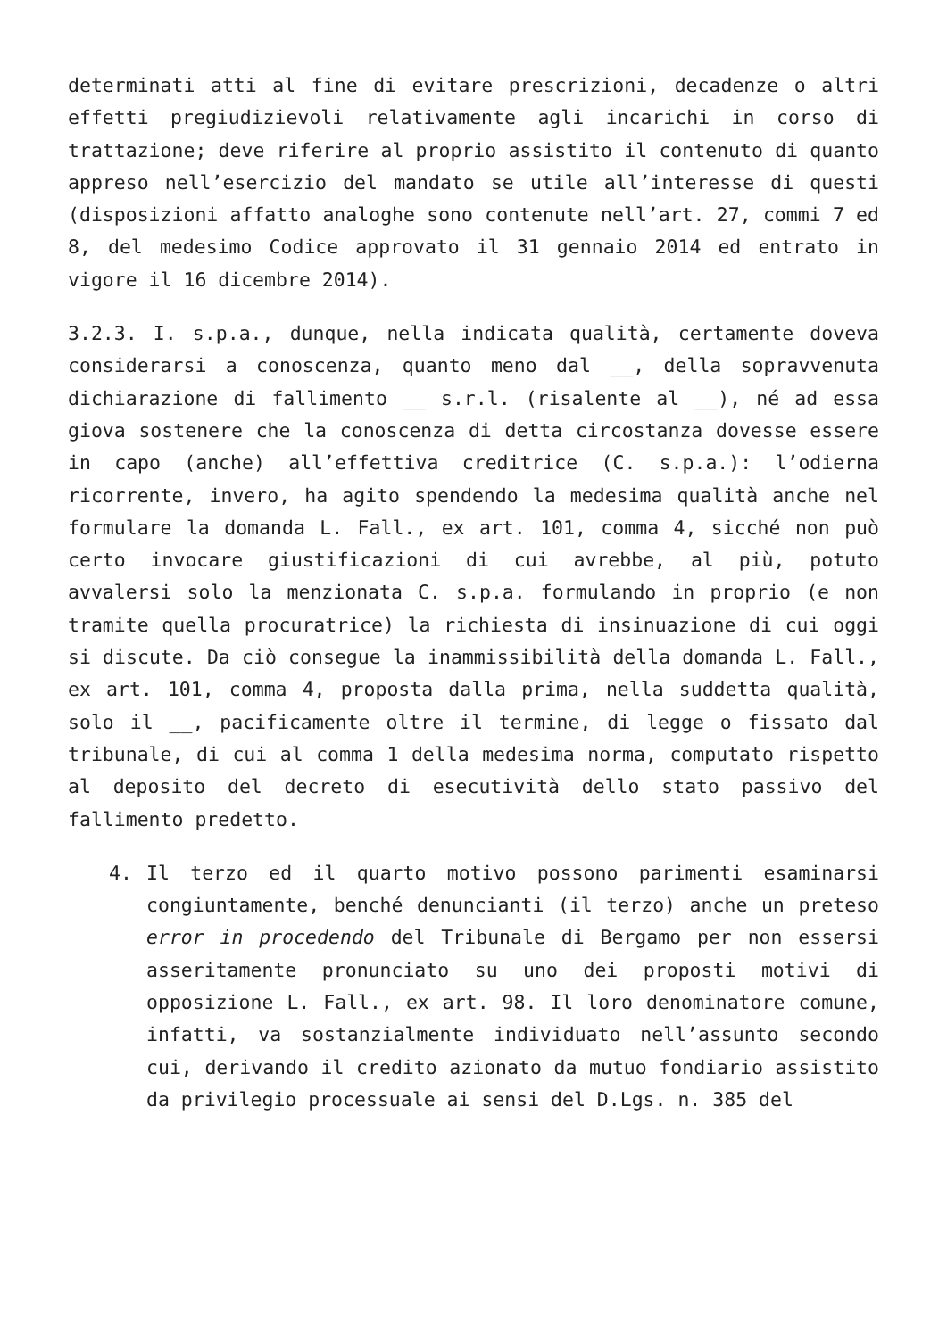determinati atti al fine di evitare prescrizioni, decadenze o altri effetti pregiudizievoli relativamente agli incarichi in corso di trattazione; deve riferire al proprio assistito il contenuto di quanto appreso nell’esercizio del mandato se utile all’interesse di questi (disposizioni affatto analoghe sono contenute nell’art. 27, commi 7 ed 8, del medesimo Codice approvato il 31 gennaio 2014 ed entrato in vigore il 16 dicembre 2014).
3.2.3. I. s.p.a., dunque, nella indicata qualità, certamente doveva considerarsi a conoscenza, quanto meno dal __, della sopravvenuta dichiarazione di fallimento __ s.r.l. (risalente al __), né ad essa giova sostenere che la conoscenza di detta circostanza dovesse essere in capo (anche) all’effettiva creditrice (C. s.p.a.): l’odierna ricorrente, invero, ha agito spendendo la medesima qualità anche nel formulare la domanda L. Fall., ex art. 101, comma 4, sicché non può certo invocare giustificazioni di cui avrebbe, al più, potuto avvalersi solo la menzionata C. s.p.a. formulando in proprio (e non tramite quella procuratrice) la richiesta di insinuazione di cui oggi si discute. Da ciò consegue la inammissibilità della domanda L. Fall., ex art. 101, comma 4, proposta dalla prima, nella suddetta qualità, solo il __, pacificamente oltre il termine, di legge o fissato dal tribunale, di cui al comma 1 della medesima norma, computato rispetto al deposito del decreto di esecutività dello stato passivo del fallimento predetto.
4. Il terzo ed il quarto motivo possono parimenti esaminarsi congiuntamente, benché denuncianti (il terzo) anche un preteso error in procedendo del Tribunale di Bergamo per non essersi asseritamente pronunciato su uno dei proposti motivi di opposizione L. Fall., ex art. 98. Il loro denominatore comune, infatti, va sostanzialmente individuato nell’assunto secondo cui, derivando il credito azionato da mutuo fondiario assistito da privilegio processuale ai sensi del D.Lgs. n. 385 del